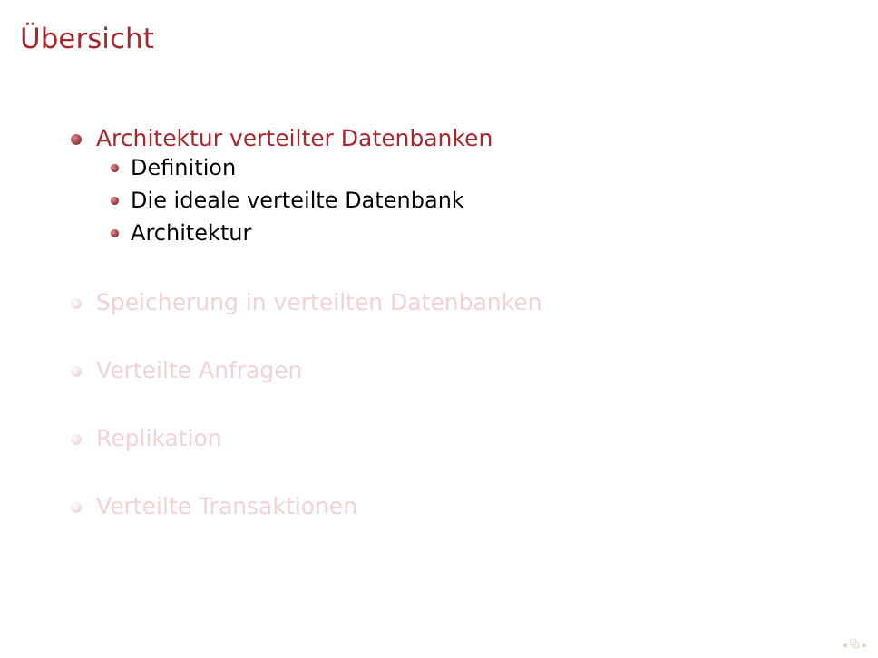Übersicht
Architektur verteilter Datenbanken
Definition
Die ideale verteilte Datenbank
Architektur
Speicherung in verteilten Datenbanken
Verteilte Anfragen
Replikation
Verteilte Transaktionen
◂ ⧉ ▸